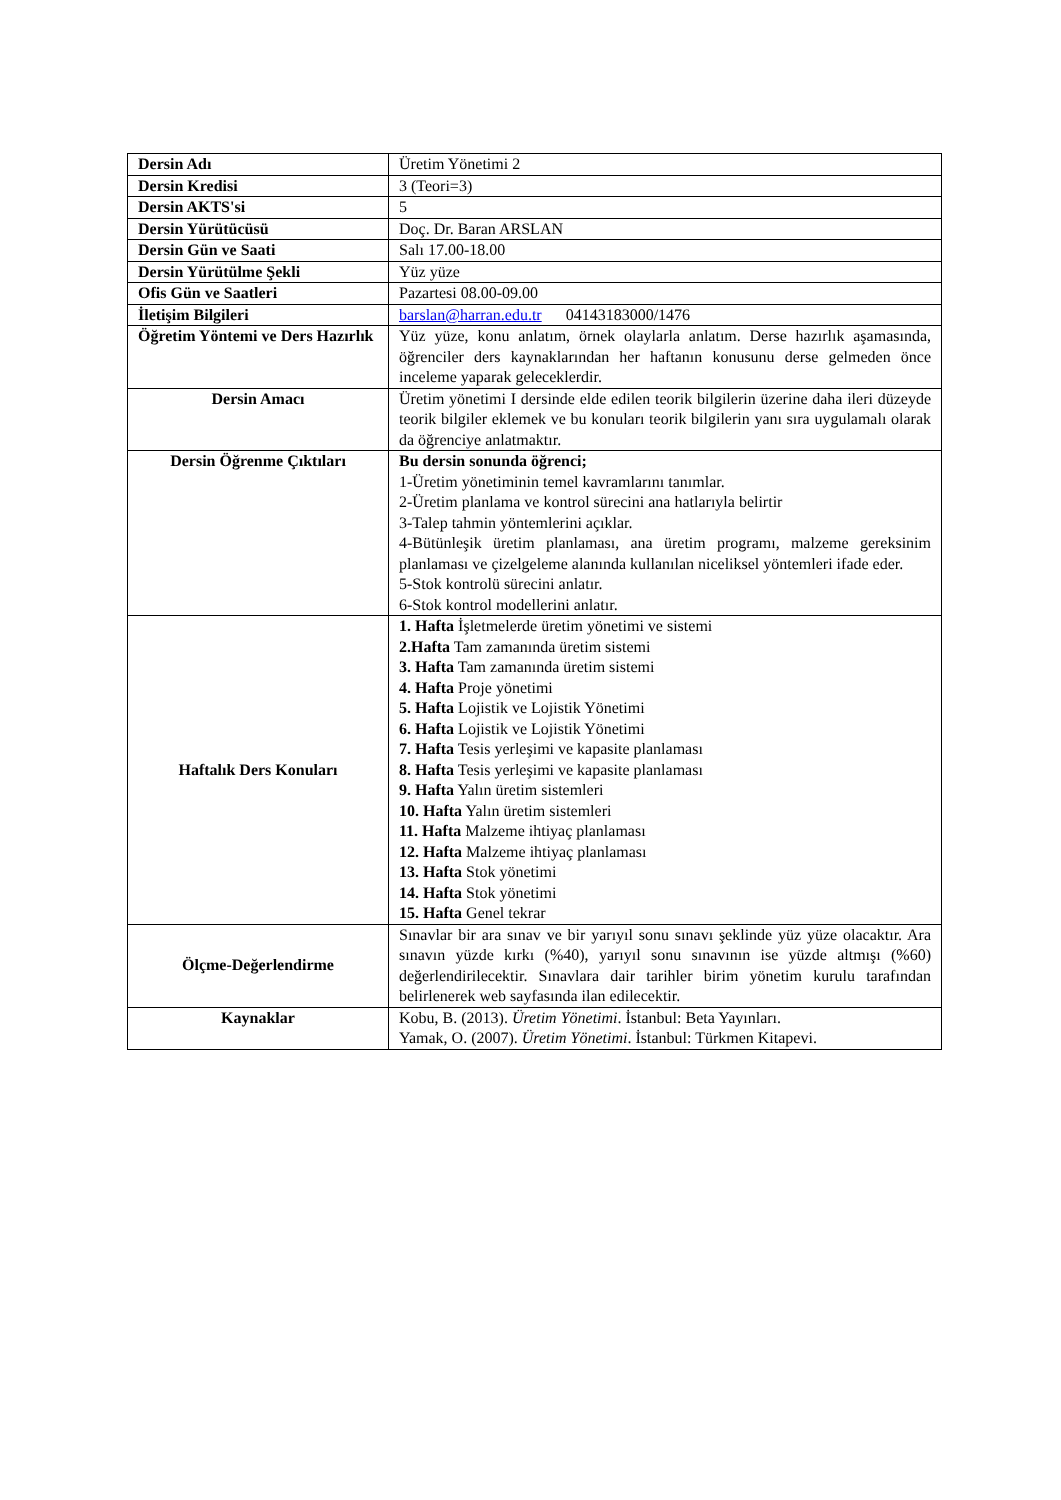| Dersin Adı | Üretim Yönetimi 2 |
| Dersin Kredisi | 3 (Teori=3) |
| Dersin AKTS'si | 5 |
| Dersin Yürütücüsü | Doç. Dr. Baran ARSLAN |
| Dersin Gün ve Saati | Salı 17.00-18.00 |
| Dersin Yürütülme Şekli | Yüz yüze |
| Ofis Gün ve Saatleri | Pazartesi 08.00-09.00 |
| İletişim Bilgileri | barslan@harran.edu.tr 04143183000/1476 |
| Öğretim Yöntemi ve Ders Hazırlık | Yüz yüze, konu anlatım, örnek olaylarla anlatım. Derse hazırlık aşamasında, öğrenciler ders kaynaklarından her haftanın konusunu derse gelmeden önce inceleme yaparak geleceklerdir. |
| Dersin Amacı | Üretim yönetimi I dersinde elde edilen teorik bilgilerin üzerine daha ileri düzeyde teorik bilgiler eklemek ve bu konuları teorik bilgilerin yanı sıra uygulamalı olarak da öğrenciye anlatmaktır. |
| Dersin Öğrenme Çıktıları | Bu dersin sonunda öğrenci; 1-Üretim yönetiminin temel kavramlarını tanımlar. 2-Üretim planlama ve kontrol sürecini ana hatlarıyla belirtir 3-Talep tahmin yöntemlerini açıklar. 4-Bütünleşik üretim planlaması, ana üretim programı, malzeme gereksinim planlaması ve çizelgeleme alanında kullanılan niceliksel yöntemleri ifade eder. 5-Stok kontrolü sürecini anlatır. 6-Stok kontrol modellerini anlatır. |
| Haftalık Ders Konuları | 1. Hafta İşletmelerde üretim yönetimi ve sistemi 2.Hafta Tam zamanında üretim sistemi 3. Hafta Tam zamanında üretim sistemi 4. Hafta Proje yönetimi 5. Hafta Lojistik ve Lojistik Yönetimi 6. Hafta Lojistik ve Lojistik Yönetimi 7. Hafta Tesis yerleşimi ve kapasite planlaması 8. Hafta Tesis yerleşimi ve kapasite planlaması 9. Hafta Yalın üretim sistemleri 10. Hafta Yalın üretim sistemleri 11. Hafta Malzeme ihtiyaç planlaması 12. Hafta Malzeme ihtiyaç planlaması 13. Hafta Stok yönetimi 14. Hafta Stok yönetimi 15. Hafta Genel tekrar |
| Ölçme-Değerlendirme | Sınavlar bir ara sınav ve bir yarıyıl sonu sınavı şeklinde yüz yüze olacaktır. Ara sınavın yüzde kırkı (%40), yarıyıl sonu sınavının ise yüzde altmışı (%60) değerlendirilecektir. Sınavlara dair tarihler birim yönetim kurulu tarafından belirlenerek web sayfasında ilan edilecektir. |
| Kaynaklar | Kobu, B. (2013). Üretim Yönetimi . İstanbul: Beta Yayınları. Yamak, O. (2007). Üretim Yönetimi . İstanbul: Türkmen Kitapevi. |